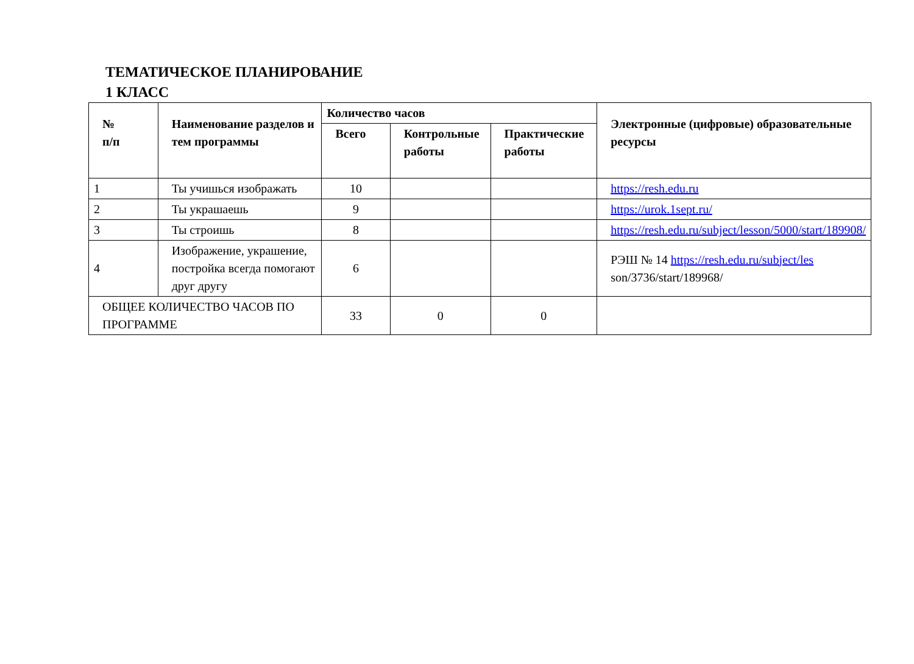ТЕМАТИЧЕСКОЕ ПЛАНИРОВАНИЕ
1 КЛАСС
| № п/п | Наименование разделов и тем программы | Количество часов | | | Электронные (цифровые) образовательные ресурсы |
| --- | --- | --- | --- | --- | --- |
| | | Всего | Контрольные работы | Практические работы | |
| 1 | Ты учишься изображать | 10 | | | https://resh.edu.ru |
| 2 | Ты украшаешь | 9 | | | https://urok.1sept.ru/ |
| 3 | Ты строишь | 8 | | | https://resh.edu.ru/subject/lesson/5000/start/189908/ |
| 4 | Изображение, украшение, постройка всегда помогают друг другу | 6 | | | РЭШ № 14 https://resh.edu.ru/subject/les son/3736/start/189968/ |
| ОБЩЕЕ КОЛИЧЕСТВО ЧАСОВ ПО ПРОГРАММЕ | | 33 | 0 | 0 | |